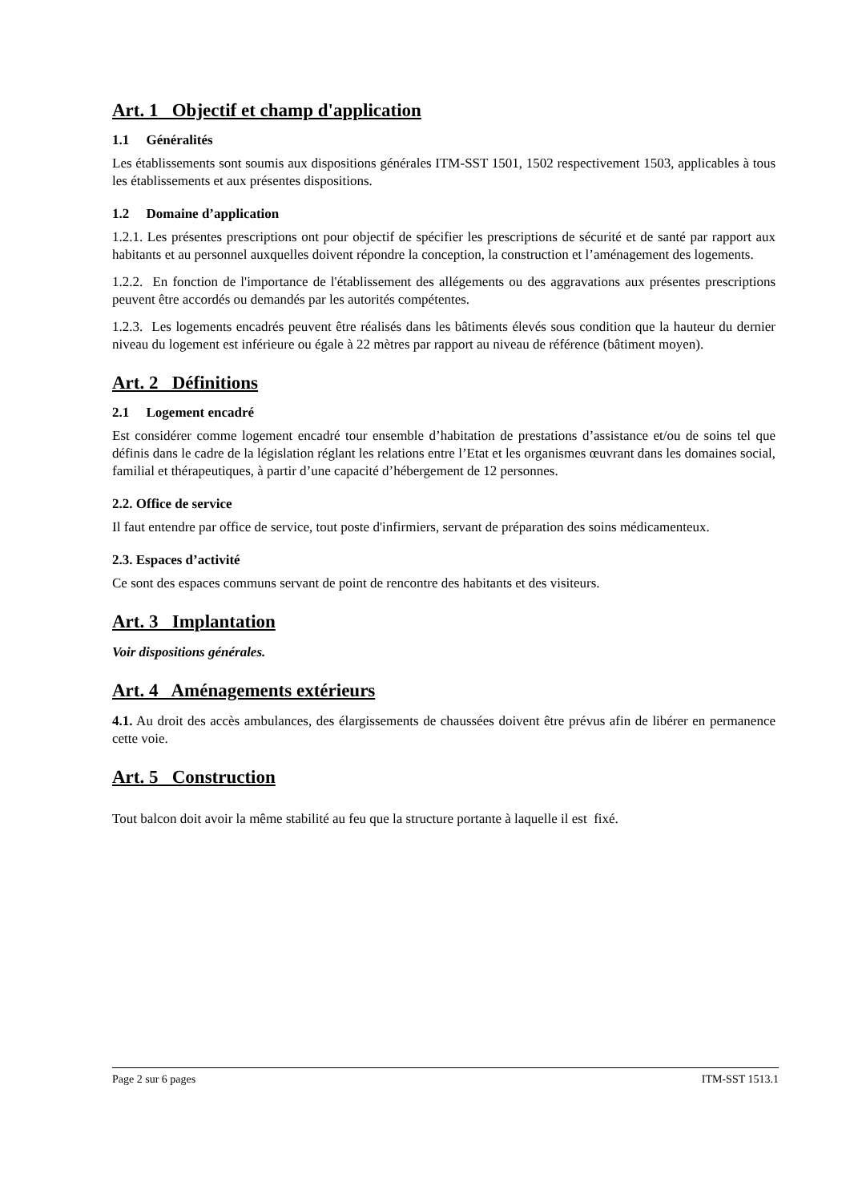Art. 1 Objectif et champ d'application
1.1 Généralités
Les établissements sont soumis aux dispositions générales ITM-SST 1501, 1502 respectivement 1503, applicables à tous les établissements et aux présentes dispositions.
1.2 Domaine d’application
1.2.1. Les présentes prescriptions ont pour objectif de spécifier les prescriptions de sécurité et de santé par rapport aux habitants et au personnel auxquelles doivent répondre la conception, la construction et l’aménagement des logements.
1.2.2. En fonction de l'importance de l'établissement des allégements ou des aggravations aux présentes prescriptions peuvent être accordés ou demandés par les autorités compétentes.
1.2.3. Les logements encadrés peuvent être réalisés dans les bâtiments élevés sous condition que la hauteur du dernier niveau du logement est inférieure ou égale à 22 mètres par rapport au niveau de référence (bâtiment moyen).
Art. 2 Définitions
2.1 Logement encadré
Est considérer comme logement encadré tour ensemble d’habitation de prestations d’assistance et/ou de soins tel que définis dans le cadre de la législation réglant les relations entre l’Etat et les organismes œuvrant dans les domaines social, familial et thérapeutiques, à partir d’une capacité d’hébergement de 12 personnes.
2.2. Office de service
Il faut entendre par office de service, tout poste d'infirmiers, servant de préparation des soins médicamenteux.
2.3. Espaces d’activité
Ce sont des espaces communs servant de point de rencontre des habitants et des visiteurs.
Art. 3 Implantation
Voir dispositions générales.
Art. 4 Aménagements extérieurs
4.1. Au droit des accès ambulances, des élargissements de chaussées doivent être prévus afin de libérer en permanence cette voie.
Art. 5 Construction
Tout balcon doit avoir la même stabilité au feu que la structure portante à laquelle il est fixé.
Page 2 sur 6 pages ITM-SST 1513.1